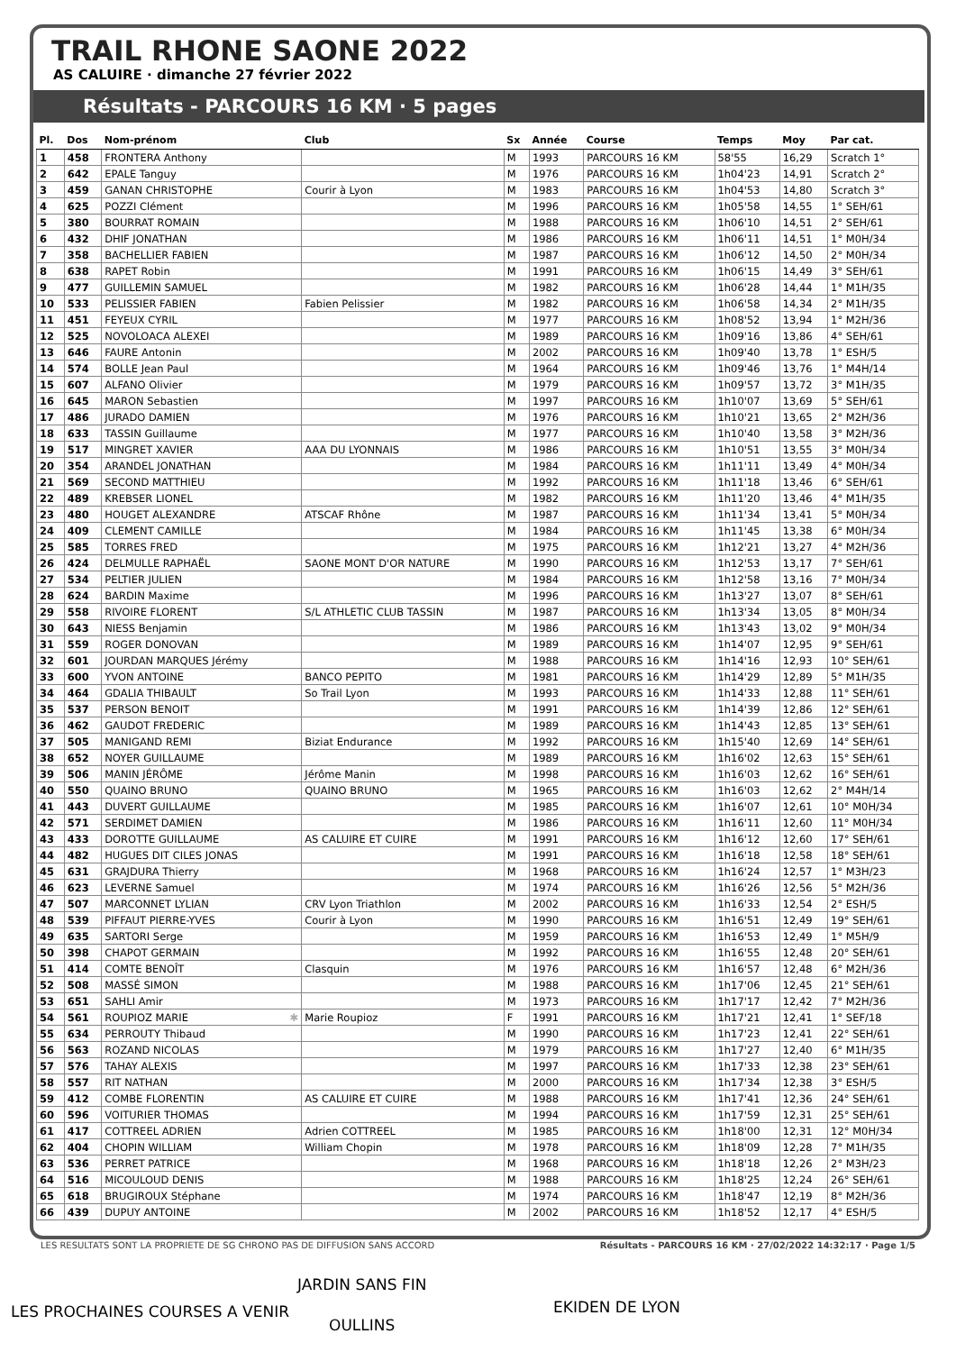TRAIL RHONE SAONE 2022
AS CALUIRE · dimanche 27 février 2022
Résultats - PARCOURS 16 KM · 5 pages
| Pl. | Dos | Nom-prénom | Club | Sx | Année | Course | Temps | Moy | Par cat. |
| --- | --- | --- | --- | --- | --- | --- | --- | --- | --- |
| 1 | 458 | FRONTERA Anthony | | M | 1993 | PARCOURS 16 KM | 58'55 | 16,29 | Scratch 1° |
| 2 | 642 | EPALE Tanguy | | M | 1976 | PARCOURS 16 KM | 1h04'23 | 14,91 | Scratch 2° |
| 3 | 459 | GANAN CHRISTOPHE | Courir à Lyon | M | 1983 | PARCOURS 16 KM | 1h04'53 | 14,80 | Scratch 3° |
| 4 | 625 | POZZI Clément | | M | 1996 | PARCOURS 16 KM | 1h05'58 | 14,55 | 1° SEH/61 |
| 5 | 380 | BOURRAT ROMAIN | | M | 1988 | PARCOURS 16 KM | 1h06'10 | 14,51 | 2° SEH/61 |
| 6 | 432 | DHIF JONATHAN | | M | 1986 | PARCOURS 16 KM | 1h06'11 | 14,51 | 1° M0H/34 |
| 7 | 358 | BACHELLIER FABIEN | | M | 1987 | PARCOURS 16 KM | 1h06'12 | 14,50 | 2° M0H/34 |
| 8 | 638 | RAPET Robin | | M | 1991 | PARCOURS 16 KM | 1h06'15 | 14,49 | 3° SEH/61 |
| 9 | 477 | GUILLEMIN SAMUEL | | M | 1982 | PARCOURS 16 KM | 1h06'28 | 14,44 | 1° M1H/35 |
| 10 | 533 | PELISSIER FABIEN | Fabien Pelissier | M | 1982 | PARCOURS 16 KM | 1h06'58 | 14,34 | 2° M1H/35 |
| 11 | 451 | FEYEUX CYRIL | | M | 1977 | PARCOURS 16 KM | 1h08'52 | 13,94 | 1° M2H/36 |
| 12 | 525 | NOVOLOACA ALEXEI | | M | 1989 | PARCOURS 16 KM | 1h09'16 | 13,86 | 4° SEH/61 |
| 13 | 646 | FAURE Antonin | | M | 2002 | PARCOURS 16 KM | 1h09'40 | 13,78 | 1° ESH/5 |
| 14 | 574 | BOLLE Jean Paul | | M | 1964 | PARCOURS 16 KM | 1h09'46 | 13,76 | 1° M4H/14 |
| 15 | 607 | ALFANO Olivier | | M | 1979 | PARCOURS 16 KM | 1h09'57 | 13,72 | 3° M1H/35 |
| 16 | 645 | MARON Sebastien | | M | 1997 | PARCOURS 16 KM | 1h10'07 | 13,69 | 5° SEH/61 |
| 17 | 486 | JURADO DAMIEN | | M | 1976 | PARCOURS 16 KM | 1h10'21 | 13,65 | 2° M2H/36 |
| 18 | 633 | TASSIN Guillaume | | M | 1977 | PARCOURS 16 KM | 1h10'40 | 13,58 | 3° M2H/36 |
| 19 | 517 | MINGRET XAVIER | AAA DU LYONNAIS | M | 1986 | PARCOURS 16 KM | 1h10'51 | 13,55 | 3° M0H/34 |
| 20 | 354 | ARANDEL JONATHAN | | M | 1984 | PARCOURS 16 KM | 1h11'11 | 13,49 | 4° M0H/34 |
| 21 | 569 | SECOND MATTHIEU | | M | 1992 | PARCOURS 16 KM | 1h11'18 | 13,46 | 6° SEH/61 |
| 22 | 489 | KREBSER LIONEL | | M | 1982 | PARCOURS 16 KM | 1h11'20 | 13,46 | 4° M1H/35 |
| 23 | 480 | HOUGET ALEXANDRE | ATSCAF Rhône | M | 1987 | PARCOURS 16 KM | 1h11'34 | 13,41 | 5° M0H/34 |
| 24 | 409 | CLEMENT CAMILLE | | M | 1984 | PARCOURS 16 KM | 1h11'45 | 13,38 | 6° M0H/34 |
| 25 | 585 | TORRES FRED | | M | 1975 | PARCOURS 16 KM | 1h12'21 | 13,27 | 4° M2H/36 |
| 26 | 424 | DELMULLE RAPHAËL | SAONE MONT D'OR NATURE | M | 1990 | PARCOURS 16 KM | 1h12'53 | 13,17 | 7° SEH/61 |
| 27 | 534 | PELTIER JULIEN | | M | 1984 | PARCOURS 16 KM | 1h12'58 | 13,16 | 7° M0H/34 |
| 28 | 624 | BARDIN Maxime | | M | 1996 | PARCOURS 16 KM | 1h13'27 | 13,07 | 8° SEH/61 |
| 29 | 558 | RIVOIRE FLORENT | S/L ATHLETIC CLUB TASSIN | M | 1987 | PARCOURS 16 KM | 1h13'34 | 13,05 | 8° M0H/34 |
| 30 | 643 | NIESS Benjamin | | M | 1986 | PARCOURS 16 KM | 1h13'43 | 13,02 | 9° M0H/34 |
| 31 | 559 | ROGER DONOVAN | | M | 1989 | PARCOURS 16 KM | 1h14'07 | 12,95 | 9° SEH/61 |
| 32 | 601 | JOURDAN MARQUES Jérémy | | M | 1988 | PARCOURS 16 KM | 1h14'16 | 12,93 | 10° SEH/61 |
| 33 | 600 | YVON ANTOINE | BANCO PEPITO | M | 1981 | PARCOURS 16 KM | 1h14'29 | 12,89 | 5° M1H/35 |
| 34 | 464 | GDALIA THIBAULT | So Trail Lyon | M | 1993 | PARCOURS 16 KM | 1h14'33 | 12,88 | 11° SEH/61 |
| 35 | 537 | PERSON BENOIT | | M | 1991 | PARCOURS 16 KM | 1h14'39 | 12,86 | 12° SEH/61 |
| 36 | 462 | GAUDOT FREDERIC | | M | 1989 | PARCOURS 16 KM | 1h14'43 | 12,85 | 13° SEH/61 |
| 37 | 505 | MANIGAND REMI | Biziat Endurance | M | 1992 | PARCOURS 16 KM | 1h15'40 | 12,69 | 14° SEH/61 |
| 38 | 652 | NOYER GUILLAUME | | M | 1989 | PARCOURS 16 KM | 1h16'02 | 12,63 | 15° SEH/61 |
| 39 | 506 | MANIN JÉRÔME | Jérôme Manin | M | 1998 | PARCOURS 16 KM | 1h16'03 | 12,62 | 16° SEH/61 |
| 40 | 550 | QUAINO BRUNO | QUAINO BRUNO | M | 1965 | PARCOURS 16 KM | 1h16'03 | 12,62 | 2° M4H/14 |
| 41 | 443 | DUVERT GUILLAUME | | M | 1985 | PARCOURS 16 KM | 1h16'07 | 12,61 | 10° M0H/34 |
| 42 | 571 | SERDIMET DAMIEN | | M | 1986 | PARCOURS 16 KM | 1h16'11 | 12,60 | 11° M0H/34 |
| 43 | 433 | DOROTTE GUILLAUME | AS CALUIRE ET CUIRE | M | 1991 | PARCOURS 16 KM | 1h16'12 | 12,60 | 17° SEH/61 |
| 44 | 482 | HUGUES DIT CILES JONAS | | M | 1991 | PARCOURS 16 KM | 1h16'18 | 12,58 | 18° SEH/61 |
| 45 | 631 | GRAJDURA Thierry | | M | 1968 | PARCOURS 16 KM | 1h16'24 | 12,57 | 1° M3H/23 |
| 46 | 623 | LEVERNE Samuel | | M | 1974 | PARCOURS 16 KM | 1h16'26 | 12,56 | 5° M2H/36 |
| 47 | 507 | MARCONNET LYLIAN | CRV Lyon Triathlon | M | 2002 | PARCOURS 16 KM | 1h16'33 | 12,54 | 2° ESH/5 |
| 48 | 539 | PIFFAUT PIERRE-YVES | Courir à Lyon | M | 1990 | PARCOURS 16 KM | 1h16'51 | 12,49 | 19° SEH/61 |
| 49 | 635 | SARTORI Serge | | M | 1959 | PARCOURS 16 KM | 1h16'53 | 12,49 | 1° M5H/9 |
| 50 | 398 | CHAPOT GERMAIN | | M | 1992 | PARCOURS 16 KM | 1h16'55 | 12,48 | 20° SEH/61 |
| 51 | 414 | COMTE BENOÎT | Clasquin | M | 1976 | PARCOURS 16 KM | 1h16'57 | 12,48 | 6° M2H/36 |
| 52 | 508 | MASSÉ SIMON | | M | 1988 | PARCOURS 16 KM | 1h17'06 | 12,45 | 21° SEH/61 |
| 53 | 651 | SAHLI Amir | | M | 1973 | PARCOURS 16 KM | 1h17'17 | 12,42 | 7° M2H/36 |
| 54 | 561 | ROUPIOZ MARIE ✱ | Marie Roupioz | F | 1991 | PARCOURS 16 KM | 1h17'21 | 12,41 | 1° SEF/18 |
| 55 | 634 | PERROUTY Thibaud | | M | 1990 | PARCOURS 16 KM | 1h17'23 | 12,41 | 22° SEH/61 |
| 56 | 563 | ROZAND NICOLAS | | M | 1979 | PARCOURS 16 KM | 1h17'27 | 12,40 | 6° M1H/35 |
| 57 | 576 | TAHAY ALEXIS | | M | 1997 | PARCOURS 16 KM | 1h17'33 | 12,38 | 23° SEH/61 |
| 58 | 557 | RIT NATHAN | | M | 2000 | PARCOURS 16 KM | 1h17'34 | 12,38 | 3° ESH/5 |
| 59 | 412 | COMBE FLORENTIN | AS CALUIRE ET CUIRE | M | 1988 | PARCOURS 16 KM | 1h17'41 | 12,36 | 24° SEH/61 |
| 60 | 596 | VOITURIER THOMAS | | M | 1994 | PARCOURS 16 KM | 1h17'59 | 12,31 | 25° SEH/61 |
| 61 | 417 | COTTREEL ADRIEN | Adrien COTTREEL | M | 1985 | PARCOURS 16 KM | 1h18'00 | 12,31 | 12° M0H/34 |
| 62 | 404 | CHOPIN WILLIAM | William Chopin | M | 1978 | PARCOURS 16 KM | 1h18'09 | 12,28 | 7° M1H/35 |
| 63 | 536 | PERRET PATRICE | | M | 1968 | PARCOURS 16 KM | 1h18'18 | 12,26 | 2° M3H/23 |
| 64 | 516 | MICOULOUD DENIS | | M | 1988 | PARCOURS 16 KM | 1h18'25 | 12,24 | 26° SEH/61 |
| 65 | 618 | BRUGIROUX Stéphane | | M | 1974 | PARCOURS 16 KM | 1h18'47 | 12,19 | 8° M2H/36 |
| 66 | 439 | DUPUY ANTOINE | | M | 2002 | PARCOURS 16 KM | 1h18'52 | 12,17 | 4° ESH/5 |
LES RESULTATS SONT LA PROPRIETE DE SG CHRONO PAS DE DIFFUSION SANS ACCORD Résultats - PARCOURS 16 KM · 27/02/2022 14:32:17 · Page 1/5
LES PROCHAINES COURSES A VENIR
JARDIN SANS FIN
OULLINS
EKIDEN DE LYON